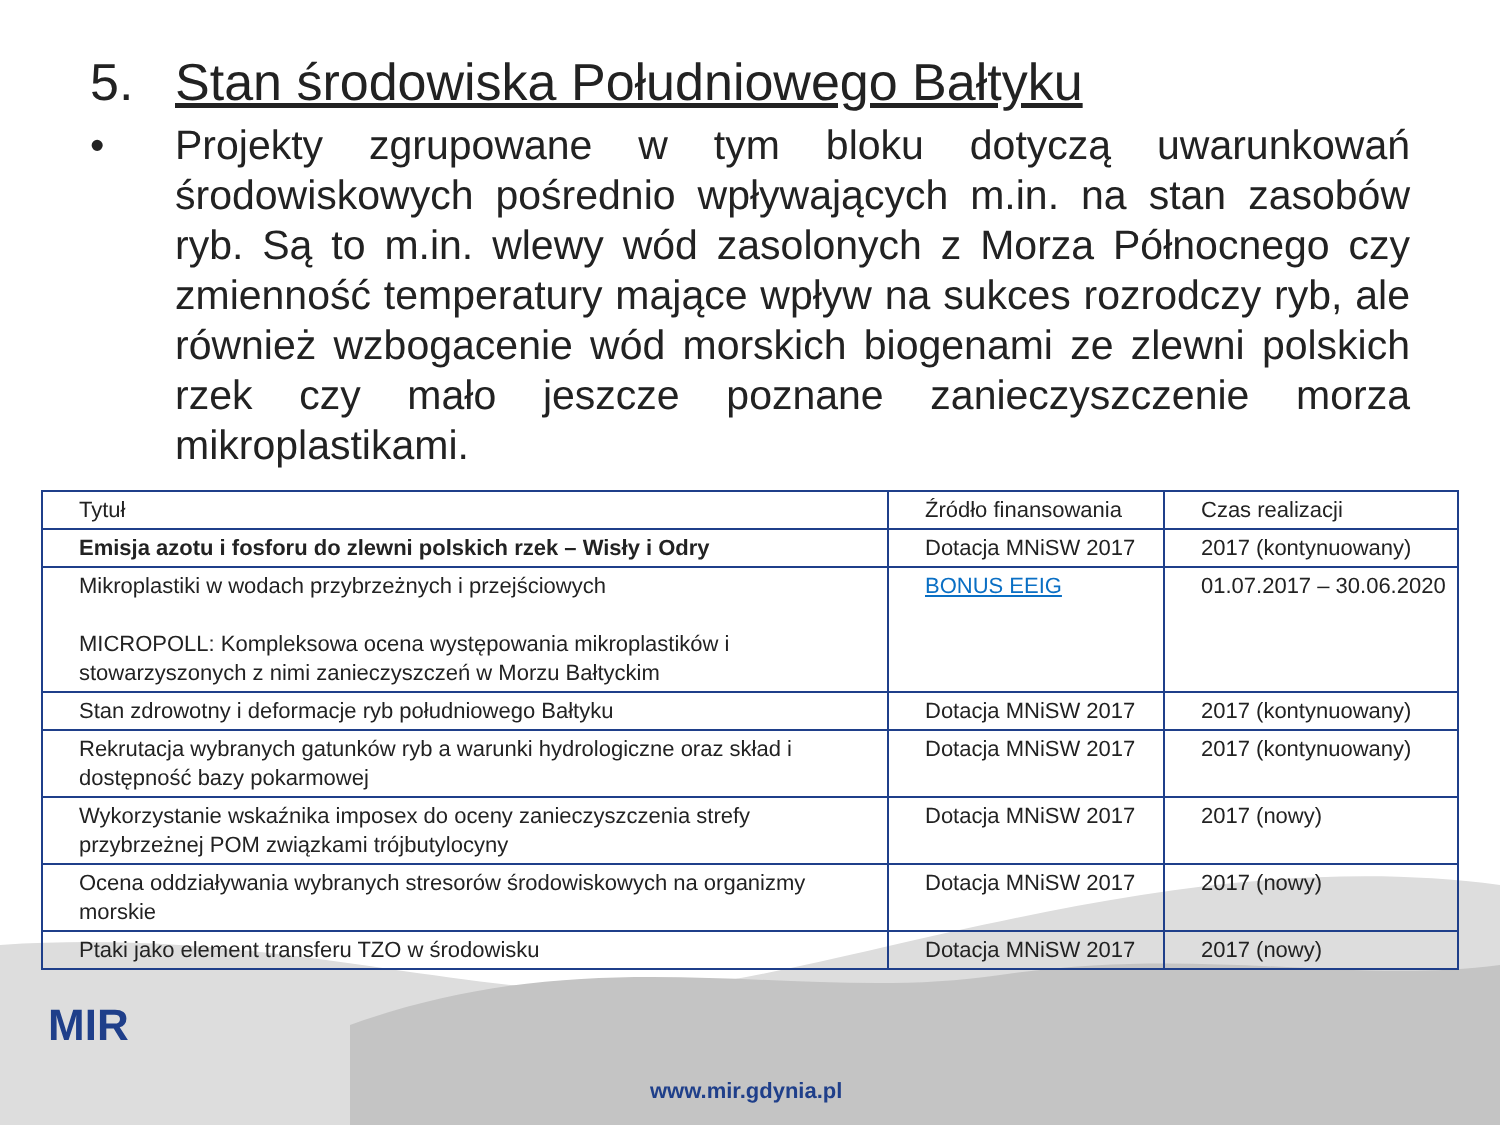5. Stan środowiska Południowego Bałtyku
• Projekty zgrupowane w tym bloku dotyczą uwarunkowań środowiskowych pośrednio wpływających m.in. na stan zasobów ryb. Są to m.in. wlewy wód zasolonych z Morza Północnego czy zmienność temperatury mające wpływ na sukces rozrodczy ryb, ale również wzbogacenie wód morskich biogenami ze zlewni polskich rzek czy mało jeszcze poznane zanieczyszczenie morza mikroplastikami.
| Tytuł | Źródło finansowania | Czas realizacji |
| --- | --- | --- |
| Emisja azotu i fosforu do zlewni polskich rzek – Wisły i Odry | Dotacja MNiSW 2017 | 2017 (kontynuowany) |
| Mikroplastiki w wodach przybrzeżnych i przejściowych MICROPOLL: Kompleksowa ocena występowania mikroplastików i stowarzyszonych z nimi zanieczyszczeń w Morzu Bałtyckim | BONUS EEIG | 01.07.2017 – 30.06.2020 |
| Stan zdrowotny i deformacje ryb południowego Bałtyku | Dotacja MNiSW 2017 | 2017 (kontynuowany) |
| Rekrutacja wybranych gatunków ryb a warunki hydrologiczne oraz skład i dostępność bazy pokarmowej | Dotacja MNiSW 2017 | 2017 (kontynuowany) |
| Wykorzystanie wskaźnika imposex do oceny zanieczyszczenia strefy przybrzeżnej POM związkami trójbutylocyny | Dotacja MNiSW 2017 | 2017 (nowy) |
| Ocena oddziaływania wybranych stresorów środowiskowych na organizmy morskie | Dotacja MNiSW 2017 | 2017 (nowy) |
| Ptaki jako element transferu TZO w środowisku | Dotacja MNiSW 2017 | 2017 (nowy) |
MIR
www.mir.gdynia.pl